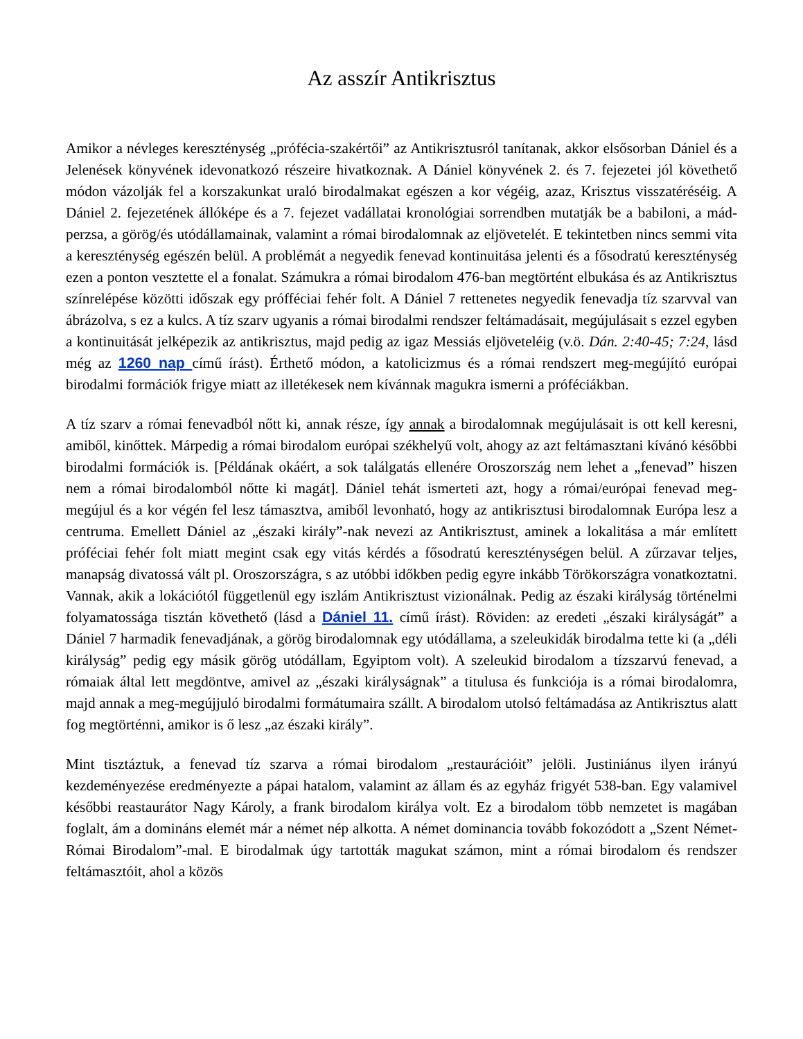Az asszír Antikrisztus
Amikor a névleges kereszténység „prófécia-szakértői” az Antikrisztusról tanítanak, akkor elsősorban Dániel és a Jelenések könyvének idevonatkozó részeire hivatkoznak. A Dániel könyvének 2. és 7. fejezetei jól követhető módon vázolják fel a korszakunkat uraló birodalmakat egészen a kor végéig, azaz, Krisztus visszatéréséig. A Dániel 2. fejezetének állóképe és a 7. fejezet vadállatai kronológiai sorrendben mutatják be a babiloni, a mád-perzsa, a görög/és utódállamainak, valamint a római birodalomnak az eljövetelét. E tekintetben nincs semmi vita a kereszténység egészén belül. A problémát a negyedik fenevad kontinuitása jelenti és a fősodratú kereszténység ezen a ponton vesztette el a fonalat. Számukra a római birodalom 476-ban megtörtént elbukása és az Antikrisztus színrelépése közötti időszak egy prófféciai fehér folt. A Dániel 7 rettenetes negyedik fenevadja tíz szarvval van ábrázolva, s ez a kulcs. A tíz szarv ugyanis a római birodalmi rendszer feltámadásait, megújulásait s ezzel egyben a kontinuitását jelképezik az antikrisztus, majd pedig az igaz Messiás eljöveteléig (v.ö. Dán. 2:40-45; 7:24, lásd még az 1260 nap című írást). Érthető módon, a katolicizmus és a római rendszert meg-megújító európai birodalmi formációk frigye miatt az illetékesek nem kívánnak magukra ismerni a próféciákban.
A tíz szarv a római fenevadból nőtt ki, annak része, így annak a birodalomnak megújulásait is ott kell keresni, amiből, kinőttek. Márpedig a római birodalom európai székhelyű volt, ahogy az azt feltámasztani kívánó későbbi birodalmi formációk is. [Példának okáért, a sok találgatás ellenére Oroszország nem lehet a „fenevad” hiszen nem a római birodalomból nőtte ki magát]. Dániel tehát ismerteti azt, hogy a római/európai fenevad meg-megújul és a kor végén fel lesz támasztva, amiből levonható, hogy az antikrisztusi birodalomnak Európa lesz a centruma. Emellett Dániel az „északi király”-nak nevezi az Antikrisztust, aminek a lokalitása a már említett próféciai fehér folt miatt megint csak egy vitás kérdés a fősodratú kereszténységen belül. A zűrzavar teljes, manapság divatossá vált pl. Oroszországra, s az utóbbi időkben pedig egyre inkább Törökországra vonatkoztatni. Vannak, akik a lokációtól függetlenül egy iszlám Antikrisztust vizionálnak. Pedig az északi királyság történelmi folyamatossága tisztán követhető (lásd a Dániel 11. című írást). Röviden: az eredeti „északi királyságát” a Dániel 7 harmadik fenevadjának, a görög birodalomnak egy utódállama, a szeleukidák birodalma tette ki (a „déli királyság” pedig egy másik görög utódállam, Egyiptom volt). A szeleukid birodalom a tízszarvú fenevad, a rómaiak által lett megdöntve, amivel az „északi királyságnak” a titulusa és funkciója is a római birodalomra, majd annak a meg-megújjuló birodalmi formátumaira szállt. A birodalom utolsó feltámadása az Antikrisztus alatt fog megtörténni, amikor is ő lesz „az északi király”.
Mint tisztáztuk, a fenevad tíz szarva a római birodalom „restaurációit” jelöli. Justiniánus ilyen irányú kezdeményezése eredményezte a pápai hatalom, valamint az állam és az egyház frigyét 538-ban. Egy valamivel későbbi reastaurátor Nagy Károly, a frank birodalom királya volt. Ez a birodalom több nemzetet is magában foglalt, ám a domináns elemét már a német nép alkotta. A német dominancia tovább fokozódott a „Szent Német-Római Birodalom”-mal. E birodalmak úgy tartották magukat számon, mint a római birodalom és rendszer feltámasztóit, ahol a közös